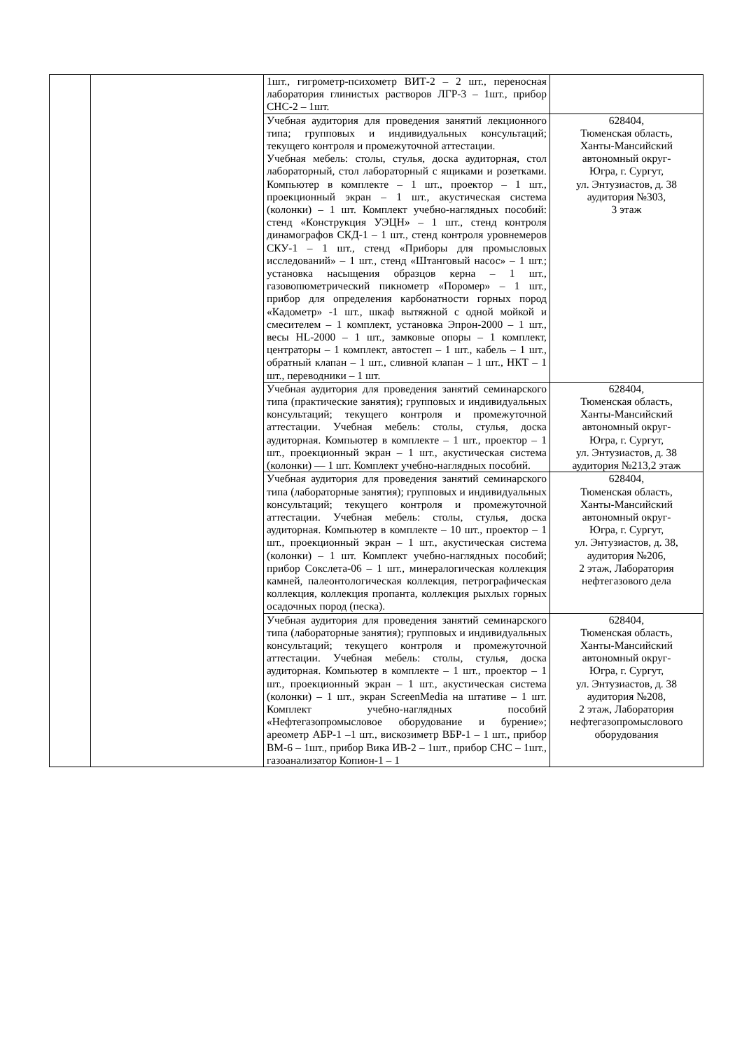| | | 1шт., гигрометр-психометр ВИТ-2 – 2 шт., переносная лаборатория глинистых растворов ЛГР-3 – 1шт., прибор СНС-2 – 1шт. | |
| | | Учебная аудитория для проведения занятий лекционного типа; групповых и индивидуальных консультаций; текущего контроля и промежуточной аттестации. Учебная мебель: столы, стулья, доска аудиторная, стол лабораторный, стол лабораторный с ящиками и розетками. Компьютер в комплекте – 1 шт., проектор – 1 шт., проекционный экран – 1 шт., акустическая система (колонки) – 1 шт. Комплект учебно-наглядных пособий: стенд «Конструкция УЭЦН» – 1 шт., стенд контроля динамографов СКД-1 – 1 шт., стенд контроля уровнемеров СКУ-1 – 1 шт., стенд «Приборы для промысловых исследований» – 1 шт., стенд «Штанговый насос» – 1 шт.; установка насыщения образцов керна – 1 шт., газовопюметрический пикнометр «Поромер» – 1 шт., прибор для определения карбонатности горных пород «Кадометр» -1 шт., шкаф вытяжной с одной мойкой и смесителем – 1 комплект, установка Эпрон-2000 – 1 шт., весы HL-2000 – 1 шт., замковые опоры – 1 комплект, центраторы – 1 комплект, автостеп – 1 шт., кабель – 1 шт., обратный клапан – 1 шт., сливной клапан – 1 шт., НКТ – 1 шт., переводники – 1 шт. | 628404, Тюменская область, Ханты-Мансийский автономный округ- Югра, г. Сургут, ул. Энтузиастов, д. 38 аудитория №303, 3 этаж |
| | | Учебная аудитория для проведения занятий семинарского типа (практические занятия); групповых и индивидуальных консультаций; текущего контроля и промежуточной аттестации. Учебная мебель: столы, стулья, доска аудиторная. Компьютер в комплекте – 1 шт., проектор – 1 шт., проекционный экран – 1 шт., акустическая система (колонки) — 1 шт. Комплект учебно-наглядных пособий. | 628404, Тюменская область, Ханты-Мансийский автономный округ- Югра, г. Сургут, ул. Энтузиастов, д. 38 аудитория №213,2 этаж |
| | | Учебная аудитория для проведения занятий семинарского типа (лабораторные занятия); групповых и индивидуальных консультаций; текущего контроля и промежуточной аттестации. Учебная мебель: столы, стулья, доска аудиторная. Компьютер в комплекте – 10 шт., проектор – 1 шт., проекционный экран – 1 шт., акустическая система (колонки) – 1 шт. Комплект учебно-наглядных пособий; прибор Сокслета-06 – 1 шт., минералогическая коллекция камней, палеонтологическая коллекция, петрографическая коллекция, коллекция пропанта, коллекция рыхлых горных осадочных пород (песка). | 628404, Тюменская область, Ханты-Мансийский автономный округ- Югра, г. Сургут, ул. Энтузиастов, д. 38, аудитория №206, 2 этаж, Лаборатория нефтегазового дела |
| | | Учебная аудитория для проведения занятий семинарского типа (лабораторные занятия); групповых и индивидуальных консультаций; текущего контроля и промежуточной аттестации. Учебная мебель: столы, стулья, доска аудиторная. Компьютер в комплекте – 1 шт., проектор – 1 шт., проекционный экран – 1 шт., акустическая система (колонки) – 1 шт., экран ScreenMedia на штативе – 1 шт. Комплект учебно-наглядных пособий «Нефтегазопромысловое оборудование и бурение»; ареометр АБР-1 –1 шт., вискозиметр ВБР-1 – 1 шт., прибор ВМ-6 – 1шт., прибор Вика ИВ-2 – 1шт., прибор СНС – 1шт., газоанализатор Копион-1 – 1 | 628404, Тюменская область, Ханты-Мансийский автономный округ- Югра, г. Сургут, ул. Энтузиастов, д. 38 аудитория №208, 2 этаж, Лаборатория нефтегазопромыслового оборудования |